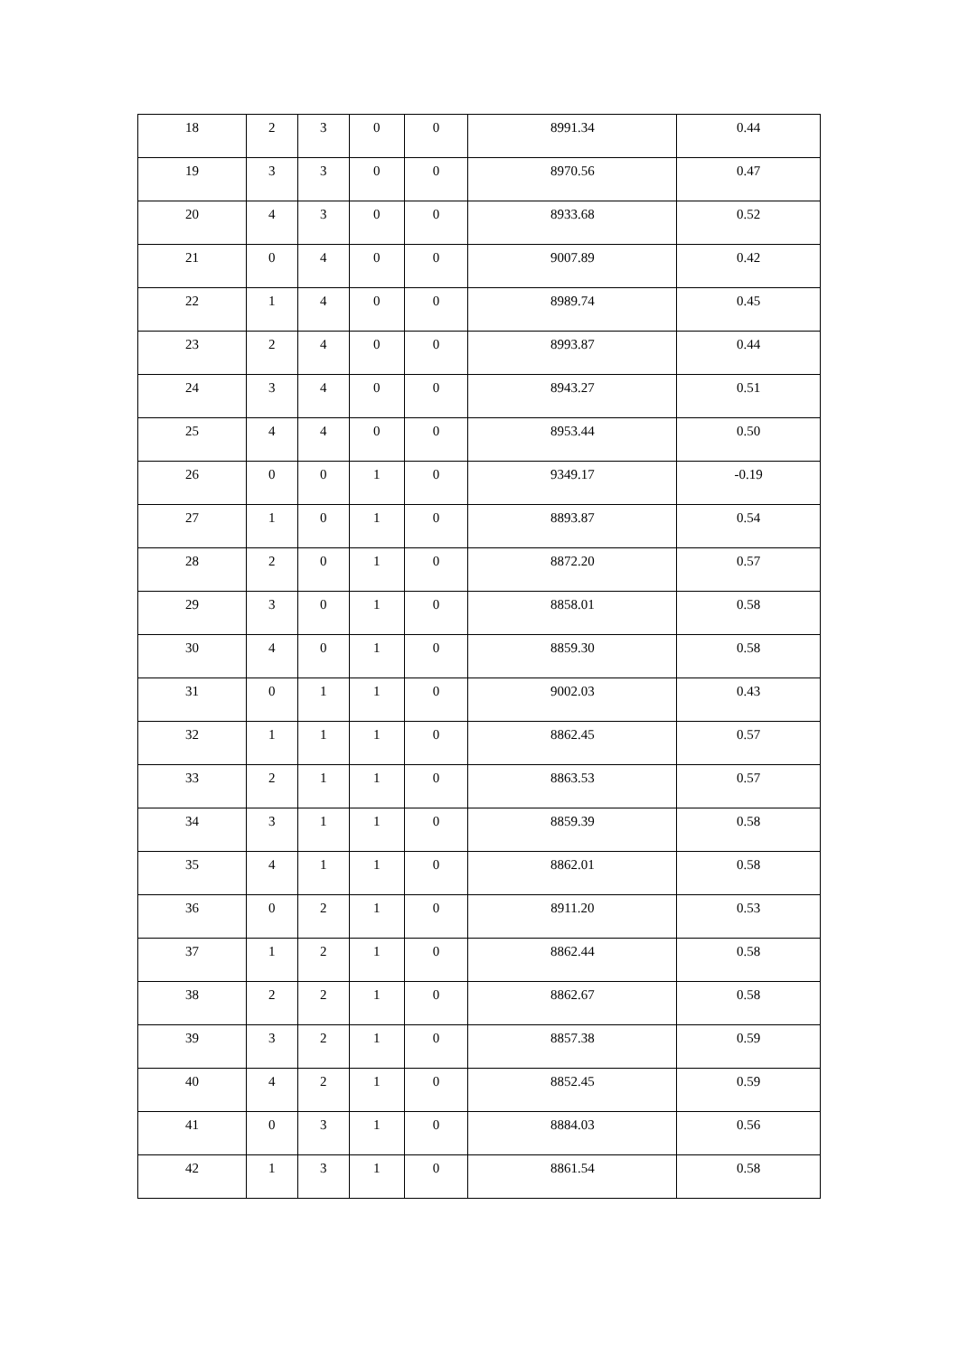| 18 | 2 | 3 | 0 | 0 | 8991.34 | 0.44 |
| 19 | 3 | 3 | 0 | 0 | 8970.56 | 0.47 |
| 20 | 4 | 3 | 0 | 0 | 8933.68 | 0.52 |
| 21 | 0 | 4 | 0 | 0 | 9007.89 | 0.42 |
| 22 | 1 | 4 | 0 | 0 | 8989.74 | 0.45 |
| 23 | 2 | 4 | 0 | 0 | 8993.87 | 0.44 |
| 24 | 3 | 4 | 0 | 0 | 8943.27 | 0.51 |
| 25 | 4 | 4 | 0 | 0 | 8953.44 | 0.50 |
| 26 | 0 | 0 | 1 | 0 | 9349.17 | -0.19 |
| 27 | 1 | 0 | 1 | 0 | 8893.87 | 0.54 |
| 28 | 2 | 0 | 1 | 0 | 8872.20 | 0.57 |
| 29 | 3 | 0 | 1 | 0 | 8858.01 | 0.58 |
| 30 | 4 | 0 | 1 | 0 | 8859.30 | 0.58 |
| 31 | 0 | 1 | 1 | 0 | 9002.03 | 0.43 |
| 32 | 1 | 1 | 1 | 0 | 8862.45 | 0.57 |
| 33 | 2 | 1 | 1 | 0 | 8863.53 | 0.57 |
| 34 | 3 | 1 | 1 | 0 | 8859.39 | 0.58 |
| 35 | 4 | 1 | 1 | 0 | 8862.01 | 0.58 |
| 36 | 0 | 2 | 1 | 0 | 8911.20 | 0.53 |
| 37 | 1 | 2 | 1 | 0 | 8862.44 | 0.58 |
| 38 | 2 | 2 | 1 | 0 | 8862.67 | 0.58 |
| 39 | 3 | 2 | 1 | 0 | 8857.38 | 0.59 |
| 40 | 4 | 2 | 1 | 0 | 8852.45 | 0.59 |
| 41 | 0 | 3 | 1 | 0 | 8884.03 | 0.56 |
| 42 | 1 | 3 | 1 | 0 | 8861.54 | 0.58 |